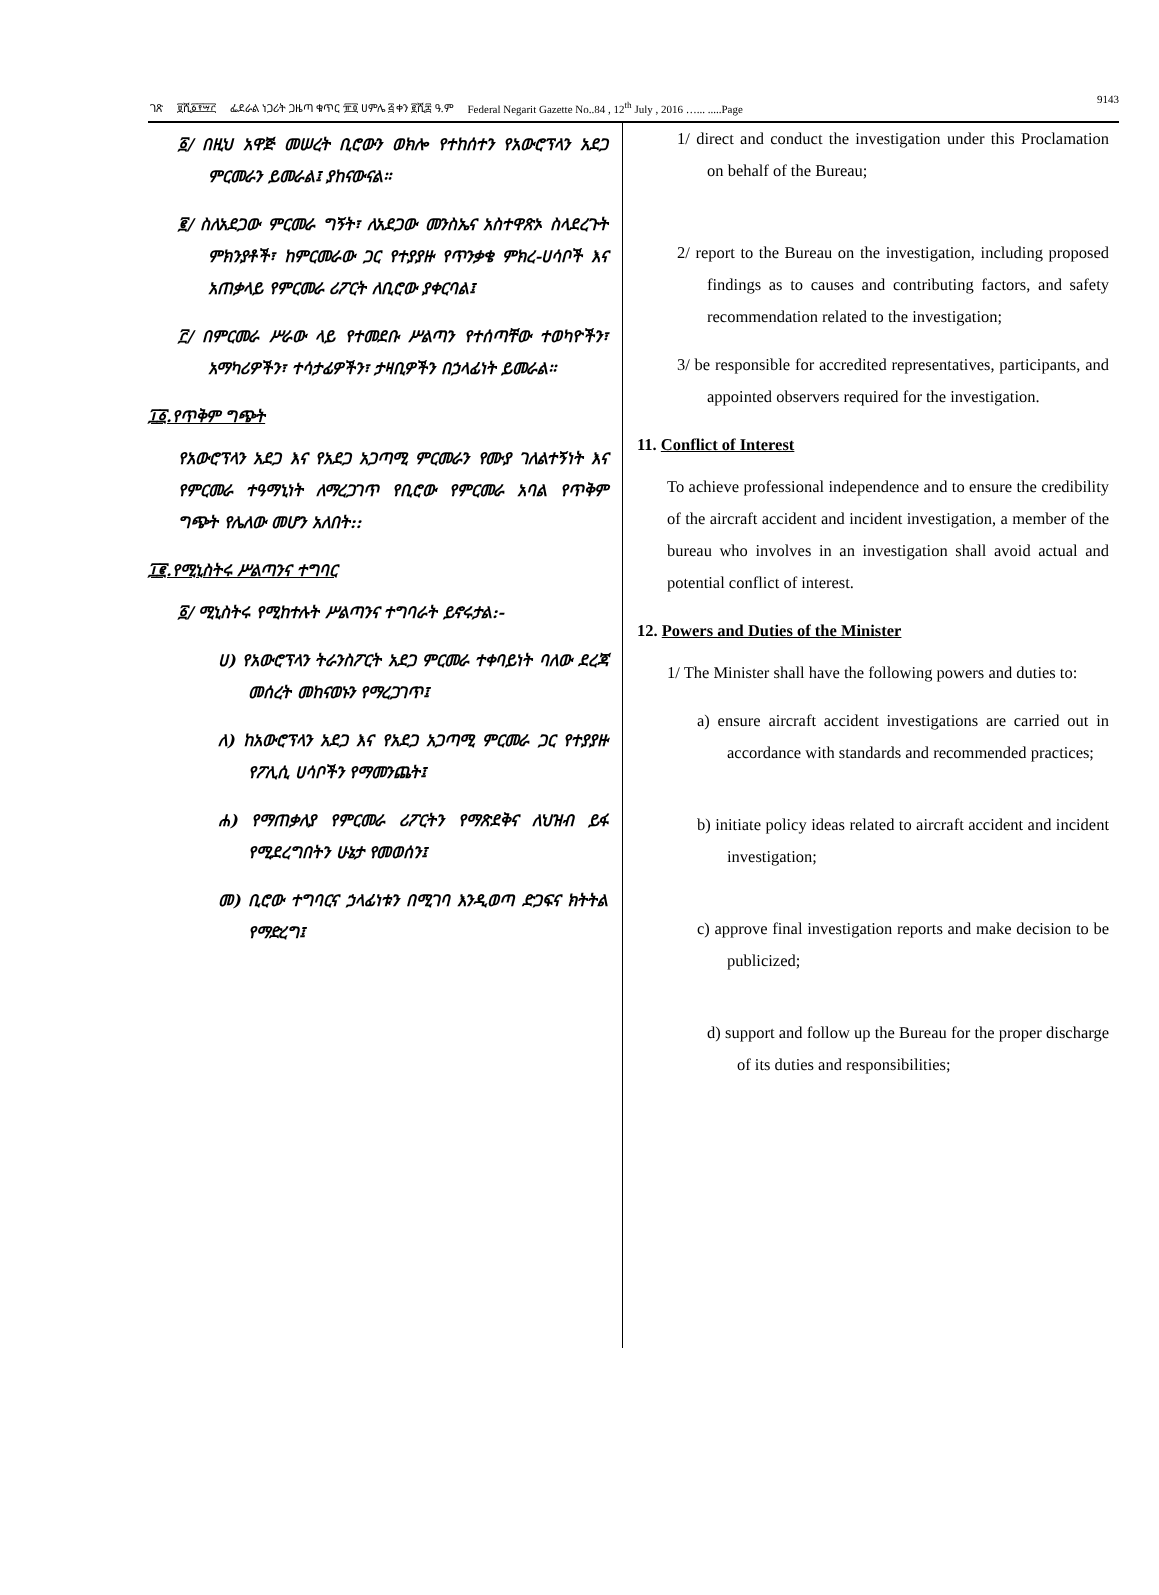ገጽ ፱ሺ፩፻፵፫ ፌደራል ነጋሪት ጋዜጣ ቁጥር ፹፬ ሀምሌ ፭ ቀን ፪ሺ፰ ዓ.ም Federal Negarit Gazette No..84 , 12<sup>th</sup> July , 2016 …... .....Page 9143
፩/ በዚህ አዋጅ መሠረት ቢሮውን ወክሎ የተከሰተን የአውሮፕላን አደጋ ምርመራን ይመራል፤ ያከናውናል፡፡
፪/ ስለአደጋው ምርመራ ግኝት፣ ለአደጋው መንስኤና አስተዋጽኦ ስላደረጉት ምክንያቶች፣ ከምርመራው ጋር የተያያዙ የጥንቃቄ ምክረ-ሀሳቦች እና አጠቃላይ የምርመራ ሪፖርት ለቢሮው ያቀርባል፤
፫/ በምርመራ ሥራው ላይ የተመደቡ ሥልጣን የተሰጣቸው ተወካዮችን፣ አማካሪዎችን፣ ተሳታፊዎችን፣ ታዛቢዎችን በኃላፊነት ይመራል፡፡
፲፩.የጥቅም ግጭት
የአውሮፕላን አደጋ እና የአደጋ አጋጣሚ ምርመራን የሙያ ገለልተኝነት እና የምርመራ ተዓማኒነት ለማረጋገጥ የቢሮው የምርመራ አባል የጥቅም ግጭት የሌለው መሆን አለበት::
፲፪.የሚኒስትሩ ሥልጣንና ተግባር
፩/ ሚኒስትሩ የሚከተሉት ሥልጣንና ተግባራት ይኖሩታል:-
ሀ) የአውሮፕላን ትራንስፖርት አደጋ ምርመራ ተቀባይነት ባለው ደረጃ መሰረት መከናወኑን የማረጋገጥ፤
ለ) ከአውሮፕላን አደጋ እና የአደጋ አጋጣሚ ምርመራ ጋር የተያያዙ የፖሊሲ ሀሳቦችን የማመንጨት፤
ሐ) የማጠቃለያ የምርመራ ሪፖርትን የማጽደቅና ለህዝብ ይፋ የሚደረግበትን ሁኔታ የመወሰን፤
መ) ቢሮው ተግባርና ኃላፊነቱን በሚገባ እንዲወጣ ድጋፍና ክትትል የማድረግ፤
1/ direct and conduct the investigation under this Proclamation on behalf of the Bureau;
2/ report to the Bureau on the investigation, including proposed findings as to causes and contributing factors, and safety recommendation related to the investigation;
3/ be responsible for accredited representatives, participants, and appointed observers required for the investigation.
11. Conflict of Interest
To achieve professional independence and to ensure the credibility of the aircraft accident and incident investigation, a member of the bureau who involves in an investigation shall avoid actual and potential conflict of interest.
12. Powers and Duties of the Minister
1/ The Minister shall have the following powers and duties to:
a) ensure aircraft accident investigations are carried out in accordance with standards and recommended practices;
b) initiate policy ideas related to aircraft accident and incident investigation;
c) approve final investigation reports and make decision to be publicized;
d) support and follow up the Bureau for the proper discharge of its duties and responsibilities;